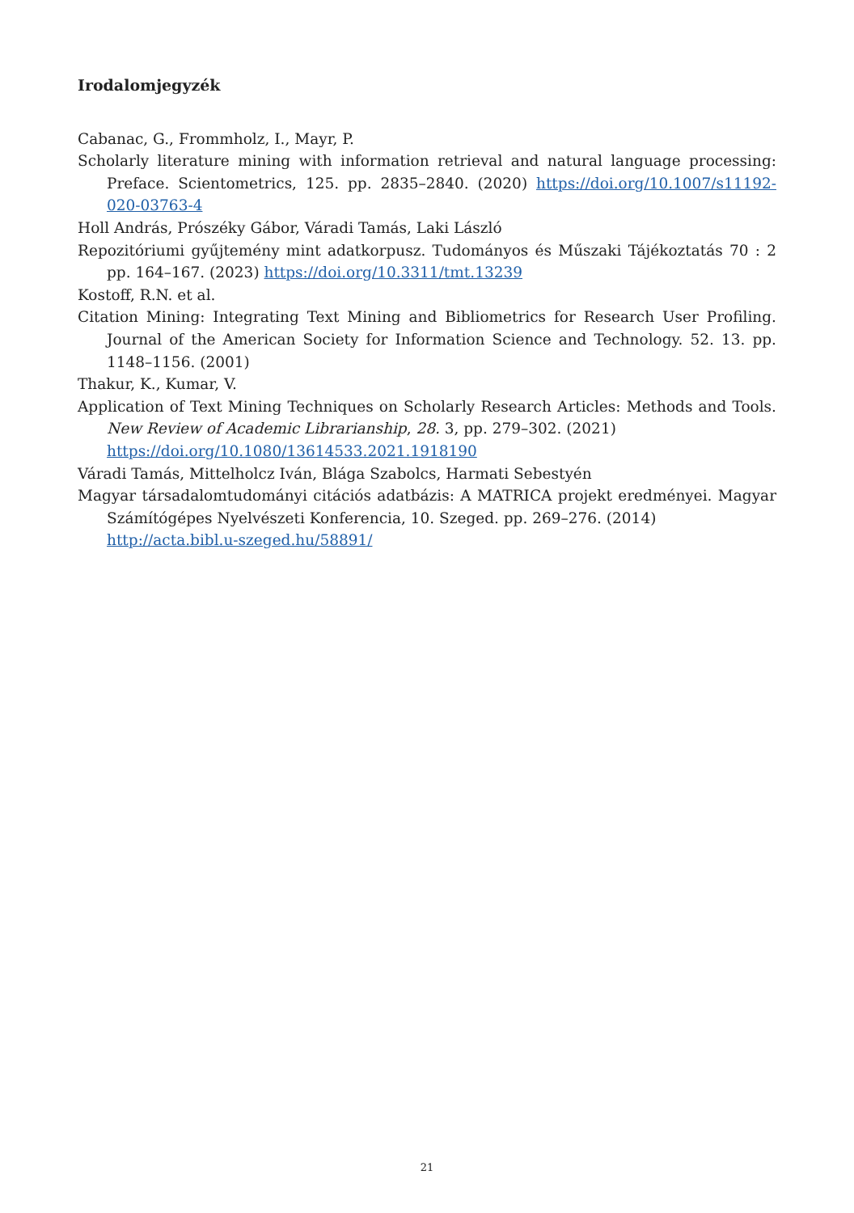Irodalomjegyzék
Cabanac, G., Frommholz, I., Mayr, P.
Scholarly literature mining with information retrieval and natural language processing: Preface. Scientometrics, 125. pp. 2835–2840. (2020) https://doi.org/10.1007/s11192-020-03763-4
Holl András, Prószéky Gábor, Váradi Tamás, Laki László
Repozitóriumi gyűjtemény mint adatkorpusz. Tudományos és Műszaki Tájékoztatás 70 : 2 pp. 164–167. (2023) https://doi.org/10.3311/tmt.13239
Kostoff, R.N. et al.
Citation Mining: Integrating Text Mining and Bibliometrics for Research User Profiling. Journal of the American Society for Information Science and Technology. 52. 13. pp. 1148–1156. (2001)
Thakur, K., Kumar, V.
Application of Text Mining Techniques on Scholarly Research Articles: Methods and Tools. New Review of Academic Librarianship, 28. 3, pp. 279–302. (2021)
https://doi.org/10.1080/13614533.2021.1918190
Váradi Tamás, Mittelholcz Iván, Blága Szabolcs, Harmati Sebestyén
Magyar társadalomtudományi citációs adatbázis: A MATRICA projekt eredményei. Magyar Számítógépes Nyelvészeti Konferencia, 10. Szeged. pp. 269–276. (2014)
http://acta.bibl.u-szeged.hu/58891/
21